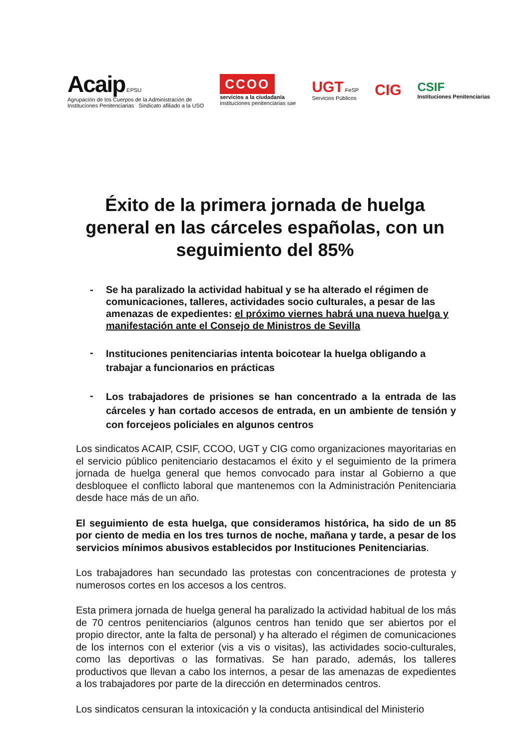Acaip EPSU
Agrupación de los Cuerpos de la Administración de
Instituciones Penitenciarias Sindicato afiliado a la USO
CCOO
servicios a la ciudadanía
instituciones penitenciarias sae
UGT FeSP
Servicios Públicos
CIG
CSIF
Instituciones Penitenciarias
Éxito de la primera jornada de huelga general en las cárceles españolas, con un seguimiento del 85%
- Se ha paralizado la actividad habitual y se ha alterado el régimen de comunicaciones, talleres, actividades socio culturales, a pesar de las amenazas de expedientes: el próximo viernes habrá una nueva huelga y manifestación ante el Consejo de Ministros de Sevilla
- Instituciones penitenciarias intenta boicotear la huelga obligando a trabajar a funcionarios en prácticas
- Los trabajadores de prisiones se han concentrado a la entrada de las cárceles y han cortado accesos de entrada, en un ambiente de tensión y con forcejeos policiales en algunos centros
Los sindicatos ACAIP, CSIF, CCOO, UGT y CIG como organizaciones mayoritarias en el servicio público penitenciario destacamos el éxito y el seguimiento de la primera jornada de huelga general que hemos convocado para instar al Gobierno a que desbloquee el conflicto laboral que mantenemos con la Administración Penitenciaria desde hace más de un año.
El seguimiento de esta huelga, que consideramos histórica, ha sido de un 85 por ciento de media en los tres turnos de noche, mañana y tarde, a pesar de los servicios mínimos abusivos establecidos por Instituciones Penitenciarias.
Los trabajadores han secundado las protestas con concentraciones de protesta y numerosos cortes en los accesos a los centros.
Esta primera jornada de huelga general ha paralizado la actividad habitual de los más de 70 centros penitenciarios (algunos centros han tenido que ser abiertos por el propio director, ante la falta de personal) y ha alterado el régimen de comunicaciones de los internos con el exterior (vis a vis o visitas), las actividades socio-culturales, como las deportivas o las formativas. Se han parado, además, los talleres productivos que llevan a cabo los internos, a pesar de las amenazas de expedientes a los trabajadores por parte de la dirección en determinados centros.
Los sindicatos censuran la intoxicación y la conducta antisindical del Ministerio